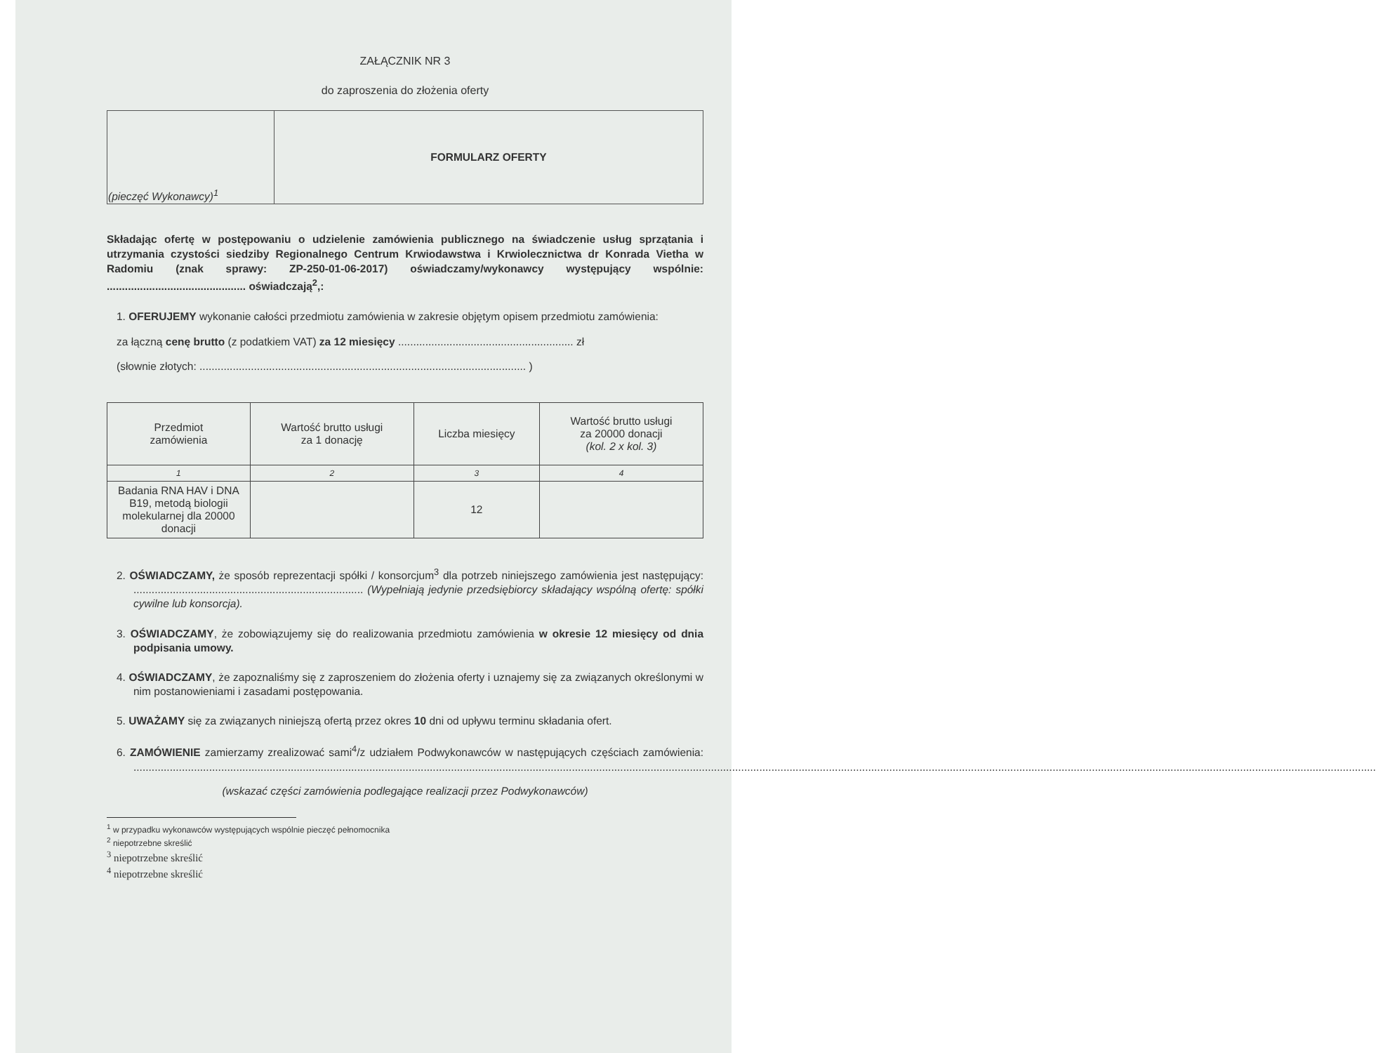ZAŁĄCZNIK NR 3
do zaproszenia do złożenia oferty
| (pieczęć Wykonawcy)<sup>1</sup> | FORMULARZ OFERTY |
Składając ofertę w postępowaniu o udzielenie zamówienia publicznego na świadczenie usług sprzątania i utrzymania czystości siedziby Regionalnego Centrum Krwiodawstwa i Krwiolecznictwa dr Konrada Vietha w Radomiu (znak sprawy: ZP-250-01-06-2017) oświadczamy/wykonawcy występujący wspólnie: .............................................. oświadczają<sup>2</sup>,:
1. OFERUJEMY wykonanie całości przedmiotu zamówienia w zakresie objętym opisem przedmiotu zamówienia:
za łączną cenę brutto (z podatkiem VAT) za 12 miesięcy .......................................................... zł
(słownie złotych: ............................................................................................................ )
| Przedmiot zamówienia | Wartość brutto usługi za 1 donację | Liczba miesięcy | Wartość brutto usługi za 20000 donacji (kol. 2 x kol. 3) |
| --- | --- | --- | --- |
| 1 | 2 | 3 | 4 |
| Badania RNA HAV i DNA B19, metodą biologii molekularnej dla 20000 donacji | | 12 | |
2. OŚWIADCZAMY, że sposób reprezentacji spółki / konsorcjum<sup>3</sup> dla potrzeb niniejszego zamówienia jest następujący: ............................................................................ (Wypełniają jedynie przedsiębiorcy składający wspólną ofertę: spółki cywilne lub konsorcja).
3. OŚWIADCZAMY, że zobowiązujemy się do realizowania przedmiotu zamówienia w okresie 12 miesięcy od dnia podpisania umowy.
4. OŚWIADCZAMY, że zapoznaliśmy się z zaproszeniem do złożenia oferty i uznajemy się za związanych określonymi w nim postanowieniami i zasadami postępowania.
5. UWAŻAMY się za związanych niniejszą ofertą przez okres 10 dni od upływu terminu składania ofert.
6. ZAMÓWIENIE zamierzamy zrealizować sami<sup>4</sup>/z udziałem Podwykonawców w następujących częściach zamówienia: ...........................................................................................................................................................................................................................................................................................................................................................................................................................
(wskazać części zamówienia podlegające realizacji przez Podwykonawców)
<sup>1</sup> w przypadku wykonawców występujących wspólnie pieczęć pełnomocnika
<sup>2</sup> niepotrzebne skreślić
<sup>3</sup> niepotrzebne skreślić
<sup>4</sup> niepotrzebne skreślić